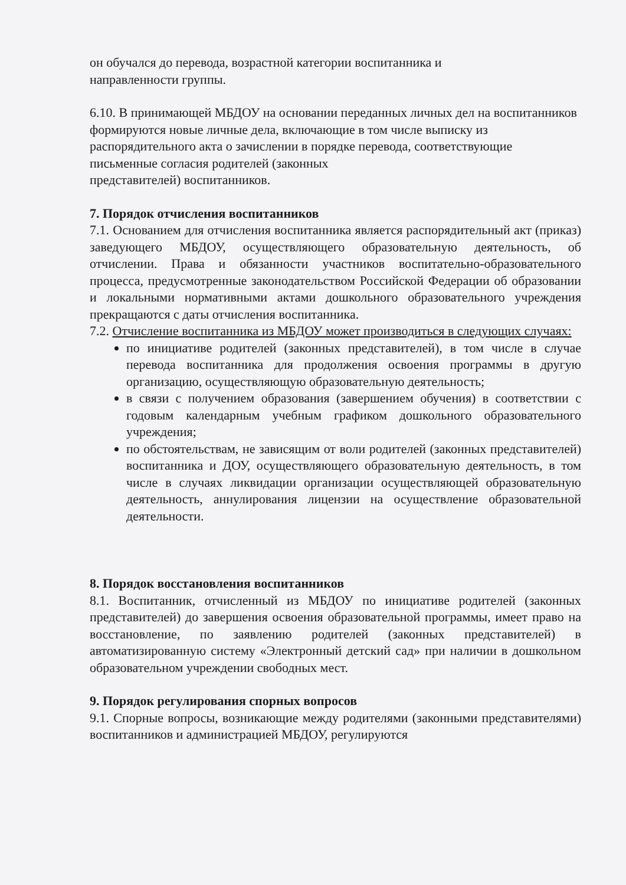он обучался до перевода, возрастной категории воспитанника и
направленности группы.
6.10. В принимающей МБДОУ на основании переданных личных дел на воспитанников формируются новые личные дела, включающие в том числе выписку из распорядительного акта о зачислении в порядке перевода, соответствующие письменные согласия родителей (законных
представителей) воспитанников.
7. Порядок отчисления воспитанников
7.1. Основанием для отчисления воспитанника является распорядительный акт (приказ) заведующего МБДОУ, осуществляющего образовательную деятельность, об отчислении. Права и обязанности участников воспитательно-образовательного процесса, предусмотренные законодательством Российской Федерации об образовании и локальными нормативными актами дошкольного образовательного учреждения прекращаются с даты отчисления воспитанника.
7.2. Отчисление воспитанника из МБДОУ может производиться в следующих случаях:
по инициативе родителей (законных представителей), в том числе в случае перевода воспитанника для продолжения освоения программы в другую организацию, осуществляющую образовательную деятельность;
в связи с получением образования (завершением обучения) в соответствии с годовым календарным учебным графиком дошкольного образовательного учреждения;
по обстоятельствам, не зависящим от воли родителей (законных представителей) воспитанника и ДОУ, осуществляющего образовательную деятельность, в том числе в случаях ликвидации организации осуществляющей образовательную деятельность, аннулирования лицензии на осуществление образовательной деятельности.
8. Порядок восстановления воспитанников
8.1. Воспитанник, отчисленный из МБДОУ по инициативе родителей (законных представителей) до завершения освоения образовательной программы, имеет право на восстановление, по заявлению родителей (законных представителей) в автоматизированную систему «Электронный детский сад» при наличии в дошкольном образовательном учреждении свободных мест.
9. Порядок регулирования спорных вопросов
9.1. Спорные вопросы, возникающие между родителями (законными представителями) воспитанников и администрацией МБДОУ, регулируются